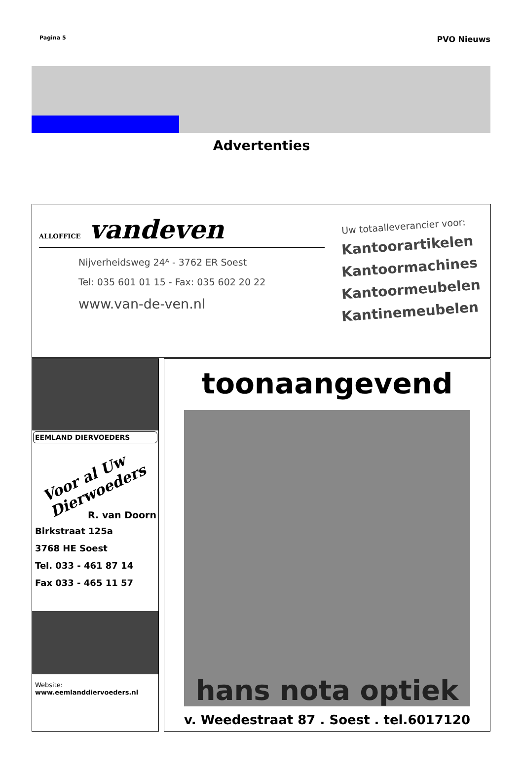Pagina 5 PVO Nieuws
Advertenties
ALLOFFICE vandeven
Nijverheidsweg 24ᴬ - 3762 ER Soest
Tel: 035 601 01 15 - Fax: 035 602 20 22
www.van-de-ven.nl
Uw totaalleverancier voor:
Kantoorartikelen
Kantoormachines
Kantoormeubelen
Kantinemeubelen
EEMLAND DIERVOEDERS
Voor al Uw Dierwoeders
R. van Doorn
Birkstraat 125a
3768 HE Soest
Tel. 033 - 461 87 14
Fax 033 - 465 11 57
Website:
www.eemlanddiervoeders.nl
toonaangevend
hans nota optiek
v. Weedestraat 87 . Soest . tel.6017120